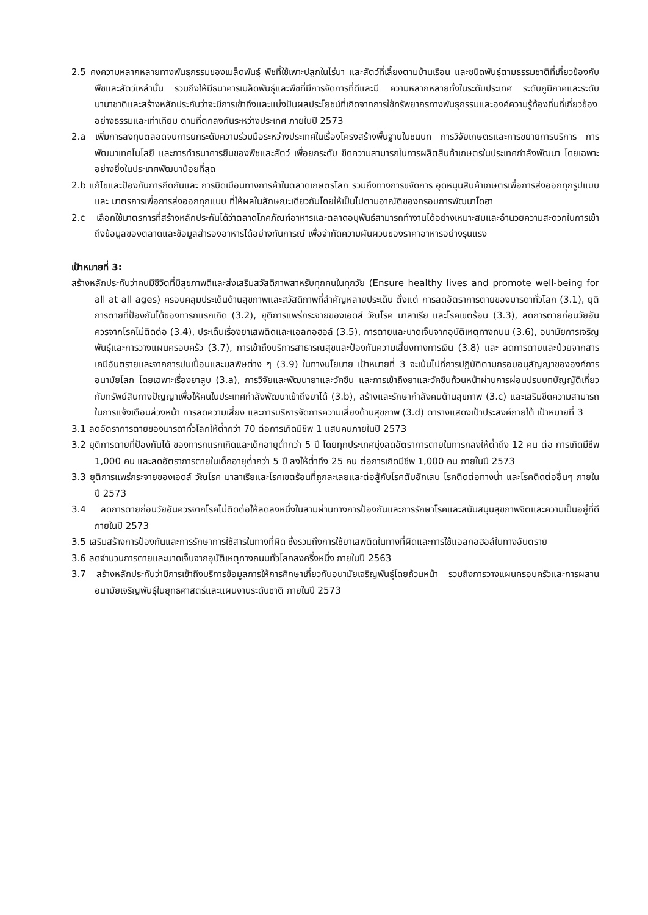2.5 คงความหลากหลายทางพันธุกรรมของเมล็ดพันธุ์ พืชที่ใช้เพาะปลูกในไร่นา และสัตว์ที่เลี้ยงตามบ้านเรือน และชนิดพันธุ์ตามธรรมชาติที่เกี่ยวข้องกับพืชและสัตว์เหล่านั้น รวมถึงให้มีธนาคารเมล็ดพันธุ์และพืชที่มีการจัดการที่ดีและมี ความหลากหลายทั้งในระดับประเทศ ระดับภูมิภาคและระดับนานาชาติและสร้างหลักประกันว่าจะมีการเข้าถึงและแบ่งปันผลประโยชน์ที่เกิดจากการใช้ทรัพยากรทางพันธุกรรมและองค์ความรู้ท้องถิ่นที่เกี่ยวข้องอย่างธรรมและเท่าเทียม ตามที่ตกลงกันระหว่างประเทศ ภายในปี 2573
2.a เพิ่มการลงทุนตลอดจนการยกระดับความร่วมมือระหว่างประเทศในเรื่องโครงสร้างพื้นฐานในชนบท การวิจัยเกษตรและการขยายการบริการ การพัฒนาเทคโนโลยี และการทำธนาคารยีนของพืชและสัตว์ เพื่อยกระดับ ขีดความสามารถในการผลิตสินค้าเกษตรในประเทศกำลังพัฒนา โดยเฉพาะอย่างยิ่งในประเทศพัฒนาน้อยที่สุด
2.b แก้ไขและป้องกันการกีดกันและ การบิดเบือนทางการค้าในตลาดเกษตรโลก รวมถึงทางการขจัดการ อุดหนุนสินค้าเกษตรเพื่อการส่งออกทุกรูปแบบและ มาตรการเพื่อการส่งออกทุกแบบ ที่ให้ผลในลักษณะเดียวกันโดยให้เป็นไปตามอาณัติของกรอบการพัฒนาโดฮา
2.c เลือกใช้มาตรการที่สร้างหลักประกันได้ว่าตลาดโภคภัณฑ์อาหารและตลาดอนุพันธ์สามารถทำงานได้อย่างเหมาะสมและอำนวยความสะดวกในการเข้าถึงข้อมูลของตลาดและข้อมูลสำรองอาหารได้อย่างทันการณ์ เพื่อจำกัดความผันผวนของราคาอาหารอย่างรุนแรง
เป้าหมายที่ 3:
สร้างหลักประกันว่าคนมีชีวิตที่มีสุขภาพดีและส่งเสริมสวัสดิภาพสาหรับทุกคนในทุกวัย (Ensure healthy lives and promote well-being for all at all ages) ครอบคลุมประเด็นด้านสุขภาพและสวัสดิภาพที่สำคัญหลายประเด็น ตั้งแต่ การลดอัตราการตายของมารดาทั่วโลก (3.1), ยุติการตายที่ป้องกันได้ของทารกแรกเกิด (3.2), ยุติการแพร่กระจายของเอดส์ วัณโรค มาลาเรีย และโรคเขตร้อน (3.3), ลดการตายก่อนวัยอันควรจากโรคไม่ติดต่อ (3.4), ประเด็นเรื่องยาเสพติดและแอลกอฮอล์ (3.5), การตายและบาดเจ็บจากอุบัติเหตุทางถนน (3.6), อนามัยการเจริญพันธุ์และการวางแผนครอบครัว (3.7), การเข้าถึงบริการสาธารณสุขและป้องกันความเสี่ยงทางการเงิน (3.8) และ ลดการตายและป่วยจากสารเคมีอันตรายและจากการปนเปื้อนและมลพิษต่าง ๆ (3.9) ในทางนโยบาย เป้าหมายที่ 3 จะเน้นไปที่การปฏิบัติตามกรอบอนุสัญญาขององค์การอนามัยโลก โดยเฉพาะเรื่องยาสูบ (3.a), การวิจัยและพัฒนายาและวัคซีน และการเข้าถึงยาและวัคซีนถ้วนหน้าผ่านการผ่อนปรนบทบัญญัติเกี่ยวกับทรัพย์สินทางปัญญาเพื่อให้คนในประเทศกำลังพัฒนาเข้าถึงยาได้ (3.b), สร้างและรักษากำลังคนด้านสุขภาพ (3.c) และเสริมขีดความสามารถในการแจ้งเตือนล่วงหน้า การลดความเสี่ยง และการบริหารจัดการความเสี่ยงด้านสุขภาพ (3.d) ตารางแสดงเป้าประสงค์ภายใต้ เป้าหมายที่ 3
3.1 ลดอัตราการตายของมารดาทั่วโลกให้ต่ำกว่า 70 ต่อการเกิดมีชีพ 1 แสนคนภายในปี 2573
3.2 ยุติการตายที่ป้องกันได้ ของทารกแรกเกิดและเด็กอายุต่ำกว่า 5 ปี โดยทุกประเทศมุ่งลดอัตราการตายในทารกลงให้ต่ำถึง 12 คน ต่อ การเกิดมีชีพ 1,000 คน และลดอัตราการตายในเด็กอายุต่ำกว่า 5 ปี ลงให้ต่ำถึง 25 คน ต่อการเกิดมีชีพ 1,000 คน ภายในปี 2573
3.3 ยุติการแพร่กระจายของเอดส์ วัณโรค มาลาเรียและโรคเขตร้อนที่ถูกละเลยและต่อสู้กับโรคตับอักเสบ โรคติดต่อทางน้ำ และโรคติดต่ออื่นๆ ภายในปี 2573
3.4 ลดการตายก่อนวัยอันควรจากโรคไม่ติดต่อให้ลดลงหนึ่งในสามผ่านทางการป้องกันและการรักษาโรคและสนับสนุนสุขภาพจิตและความเป็นอยู่ที่ดีภายในปี 2573
3.5 เสริมสร้างการป้องกันและการรักษาการใช้สารในทางที่ผิด ซึ่งรวมถึงการใช้ยาเสพติดในทางที่ผิดและการใช้แอลกอฮอล์ในทางอันตราย
3.6 ลดจำนวนการตายและบาดเจ็บจากอุบัติเหตุทางถนนทั่วโลกลงครึ่งหนึ่ง ภายในปี 2563
3.7 สร้างหลักประกันว่ามีการเข้าถึงบริการข้อมูลการให้การศึกษาเกี่ยวกับอนามัยเจริญพันธุ์โดยถ้วนหน้า รวมถึงการวางแผนครอบครัวและการผสานอนามัยเจริญพันธุ์ในยุทธศาสตร์และแผนงานระดับชาติ ภายในปี 2573